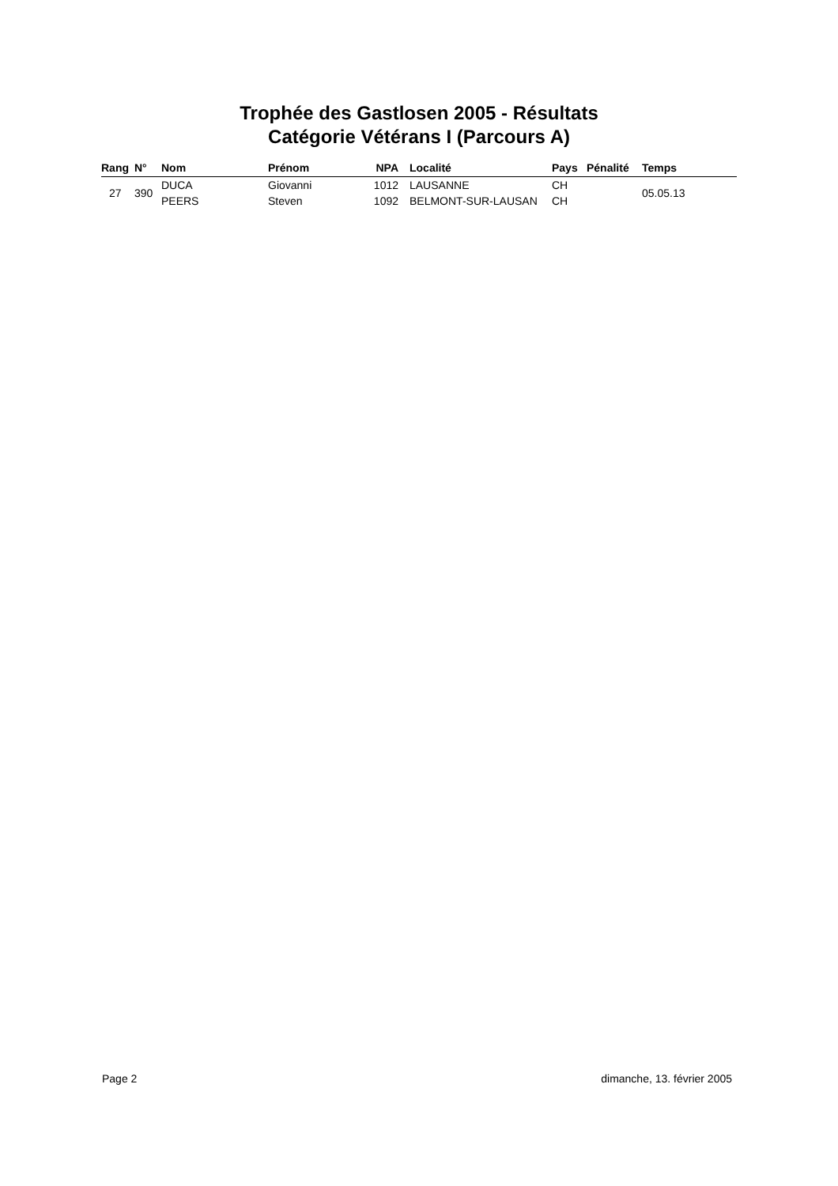Trophée des Gastlosen 2005 - Résultats
Catégorie Vétérans I (Parcours A)
| Rang | N° | Nom | Prénom | NPA | Localité | Pays | Pénalité | Temps |
| --- | --- | --- | --- | --- | --- | --- | --- | --- |
| 27 | 390 | DUCA | Giovanni | 1012 | LAUSANNE | CH | | 05.05.13 |
| | | PEERS | Steven | 1092 | BELMONT-SUR-LAUSAN | CH | | |
Page 2 dimanche, 13. février 2005